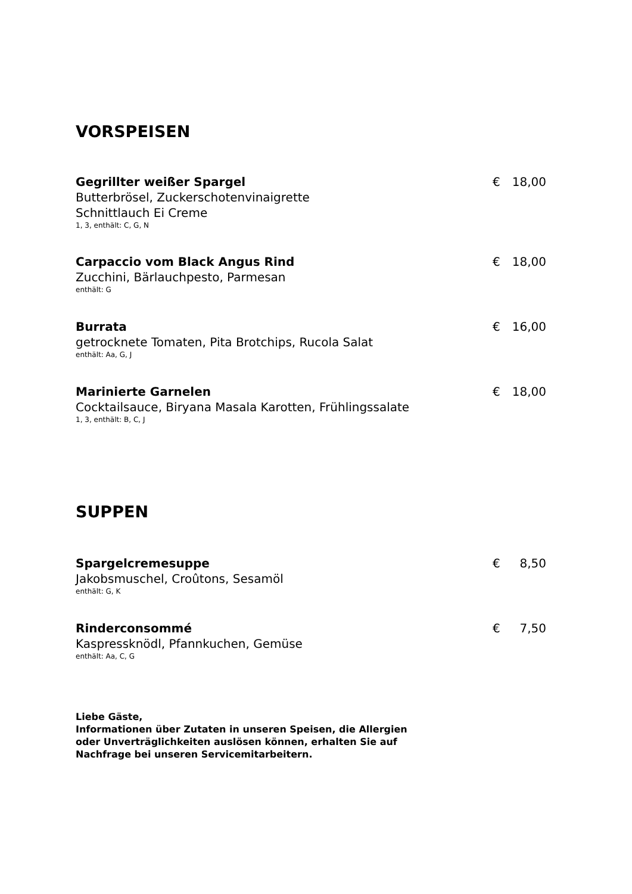VORSPEISEN
Gegrillter weißer Spargel
Butterbrösel, Zuckerschotenvinaigrette
Schnittlauch Ei Creme
1, 3, enthält: C, G, N
€ 18,00
Carpaccio vom Black Angus Rind
Zucchini, Bärlauchpesto, Parmesan
enthält: G
€ 18,00
Burrata
getrocknete Tomaten, Pita Brotchips, Rucola Salat
enthält: Aa, G, J
€ 16,00
Marinierte Garnelen
Cocktailsauce, Biryana Masala Karotten, Frühlingssalate
1, 3, enthält: B, C, J
€ 18,00
SUPPEN
Spargelcremesuppe
Jakobsmuschel, Croûtons, Sesamöl
enthält: G, K
€ 8,50
Rinderconsommé
Kaspressknödl, Pfannkuchen, Gemüse
enthält: Aa, C, G
€ 7,50
Liebe Gäste,
Informationen über Zutaten in unseren Speisen, die Allergien
oder Unverträglichkeiten auslösen können, erhalten Sie auf
Nachfrage bei unseren Servicemitarbeitern.